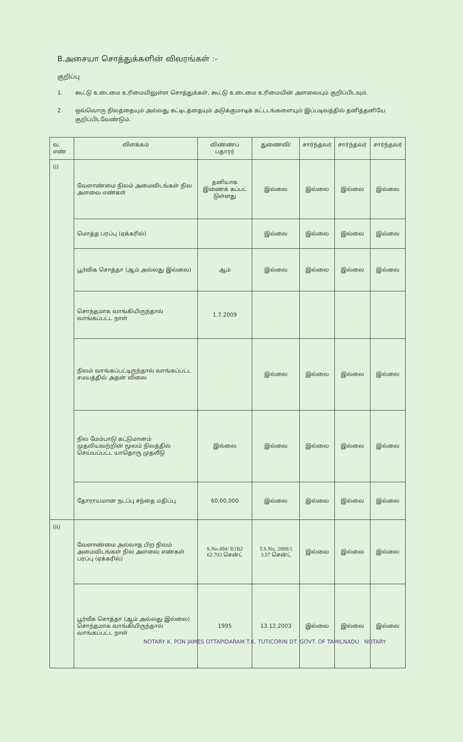B.அசையா சொத்துக்களின் விவரங்கள் :-
குறிப்பு
1. கூட்டு உடைமை உரிமையிலுள்ள சொத்துக்கள், கூட்டு உடைமை உரிமையின் அளவையும் குறிப்பிடவும்.
2. ஒவ்வொரு நிலத்தையும் அல்லது கட்டிடத்தையும் அடுக்குமாடிக் கட்டடங்களையும் இப்படிவத்தில் தனித்தனியே குறிப்பிடவேண்டும்.
| வ. எண் | விளக்கம் | விண்ணப் பதாரர் | துணைவி/ | சார்ந்தவர் | சார்ந்தவர் | சார்ந்தவர் |
| --- | --- | --- | --- | --- | --- | --- |
| (i) | வேளாண்மை நிலம் அமைவிடங்கள் நில அளவை எண்கள் | தனியாக இணைக் கப்பட் டுள்ளது | இல்லை | இல்லை | இல்லை | இல்லை |
| | மொத்த பரப்பு (ஏக்கரில்) | | இல்லை | இல்லை | இல்லை | இல்லை |
| | பூர்விக சொத்தா (ஆம் அல்லது இல்லை) | ஆம் | இல்லை | இல்லை | இல்லை | இல்லை |
| | சொந்தமாக வாங்கியிருந்தால் வாங்கப்பட்ட நாள் | 1.7.2009 | | | | |
| | நிலம் வாங்கப்பட்டிருந்தால் வாங்கப்பட்ட சமயத்தில் அதன் விலை | | இல்லை | இல்லை | இல்லை | இல்லை |
| | நில மேம்பாடு கட்டுமானம் முதலியவற்றின் மூலம் நிலத்தில் செய்யப்பட்ட யாதொரு முதலீடு | இல்லை | இல்லை | இல்லை | இல்லை | இல்லை |
| | தோராயமான நடப்பு சந்தை மதிப்பு | 60,00,000 | இல்லை | இல்லை | இல்லை | இல்லை |
| (ii) | வேளாண்மை அல்லாத பிற நிலம் அமைவிடங்கள் நில அளவை எண்கள் பரப்பு (ஏக்கரில்) | S.No.494/ B1B2 62.703 சென்ட் | T.S.No. 2888/1 3.57 சென்ட் | இல்லை | இல்லை | இல்லை |
| | பூர்வீக சொத்தா (ஆம் அல்லது இல்லை) சொந்தமாக வாங்கியிருந்தால் வாங்கப்பட்ட நாள் | 1995 | 13.12.2003 | இல்லை | இல்லை | இல்லை |
NOTARY K. PON JAMES OTTAPIDARAM T.K. TUTICORIN DT. GOVT. OF TAMILNADU NOTARY